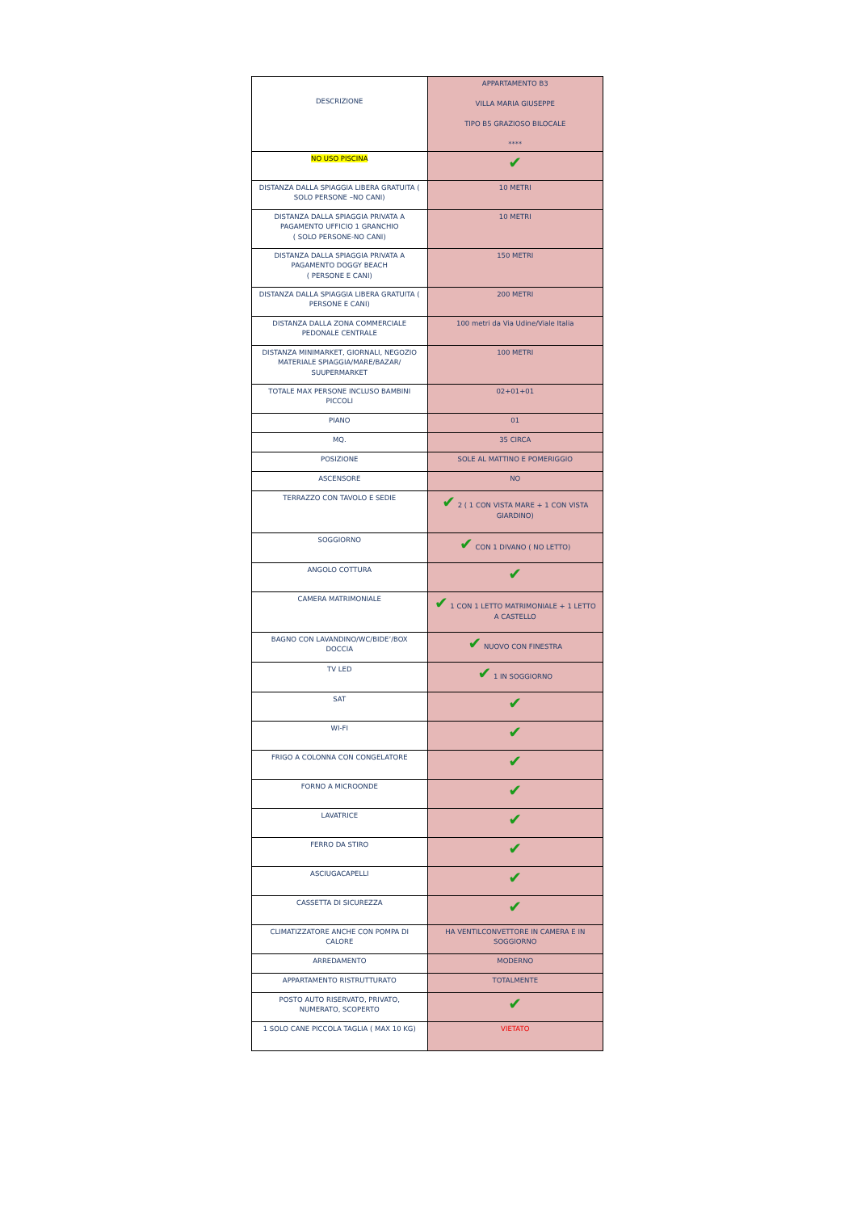| DESCRIZIONE | APPARTAMENTO B3 VILLA MARIA GIUSEPPE TIPO B5 GRAZIOSO BILOCALE **** |
| NO USO PISCINA | ✔ |
| DISTANZA DALLA SPIAGGIA LIBERA GRATUITA ( SOLO PERSONE –NO CANI) | 10 METRI |
| DISTANZA DALLA SPIAGGIA PRIVATA A PAGAMENTO UFFICIO 1 GRANCHIO ( SOLO PERSONE-NO CANI) | 10 METRI |
| DISTANZA DALLA SPIAGGIA PRIVATA A PAGAMENTO DOGGY BEACH ( PERSONE E CANI) | 150 METRI |
| DISTANZA DALLA SPIAGGIA LIBERA GRATUITA ( PERSONE E CANI) | 200 METRI |
| DISTANZA DALLA ZONA COMMERCIALE PEDONALE CENTRALE | 100 metri da Via Udine/Viale Italia |
| DISTANZA MINIMARKET, GIORNALI, NEGOZIO MATERIALE SPIAGGIA/MARE/BAZAR/ SUUPERMARKET | 100 METRI |
| TOTALE MAX PERSONE INCLUSO BAMBINI PICCOLI | 02+01+01 |
| PIANO | 01 |
| MQ. | 35 CIRCA |
| POSIZIONE | SOLE AL MATTINO E POMERIGGIO |
| ASCENSORE | NO |
| TERRAZZO CON TAVOLO E SEDIE | ✔ 2 ( 1 CON VISTA MARE + 1 CON VISTA GIARDINO) |
| SOGGIORNO | ✔ CON 1 DIVANO ( NO LETTO) |
| ANGOLO COTTURA | ✔ |
| CAMERA MATRIMONIALE | ✔ 1 CON 1 LETTO MATRIMONIALE + 1 LETTO A CASTELLO |
| BAGNO CON LAVANDINO/WC/BIDE’/BOX DOCCIA | ✔ NUOVO CON FINESTRA |
| TV LED | ✔ 1 IN SOGGIORNO |
| SAT | ✔ |
| WI-FI | ✔ |
| FRIGO A COLONNA CON CONGELATORE | ✔ |
| FORNO A MICROONDE | ✔ |
| LAVATRICE | ✔ |
| FERRO DA STIRO | ✔ |
| ASCIUGACAPELLI | ✔ |
| CASSETTA DI SICUREZZA | ✔ |
| CLIMATIZZATORE ANCHE CON POMPA DI CALORE | HA VENTILCONVETTORE IN CAMERA E IN SOGGIORNO |
| ARREDAMENTO | MODERNO |
| APPARTAMENTO RISTRUTTURATO | TOTALMENTE |
| POSTO AUTO RISERVATO, PRIVATO, NUMERATO, SCOPERTO | ✔ |
| 1 SOLO CANE PICCOLA TAGLIA ( MAX 10 KG) | VIETATO |